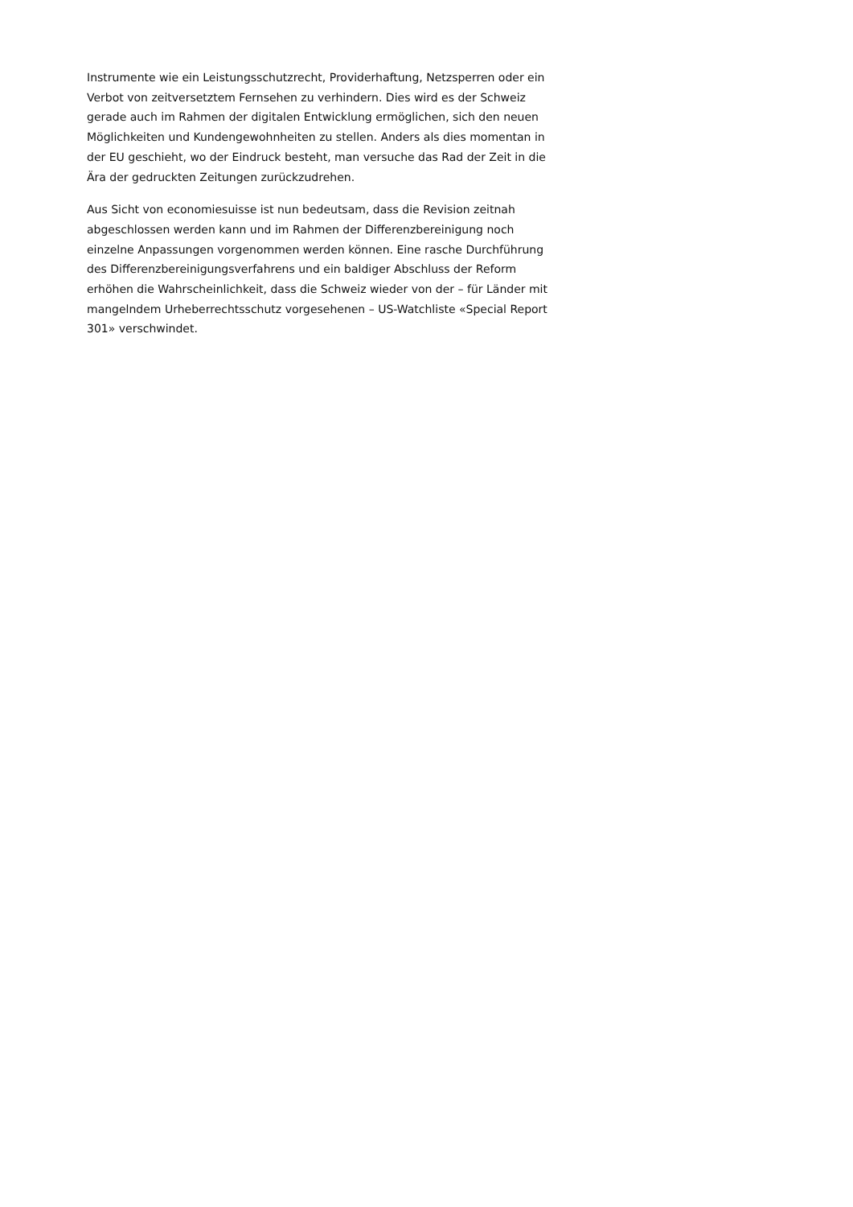Instrumente wie ein Leistungsschutzrecht, Providerhaftung, Netzsperren oder ein Verbot von zeitversetztem Fernsehen zu verhindern. Dies wird es der Schweiz gerade auch im Rahmen der digitalen Entwicklung ermöglichen, sich den neuen Möglichkeiten und Kundengewohnheiten zu stellen. Anders als dies momentan in der EU geschieht, wo der Eindruck besteht, man versuche das Rad der Zeit in die Ära der gedruckten Zeitungen zurückzudrehen.
Aus Sicht von economiesuisse ist nun bedeutsam, dass die Revision zeitnah abgeschlossen werden kann und im Rahmen der Differenzbereinigung noch einzelne Anpassungen vorgenommen werden können. Eine rasche Durchführung des Differenzbereinigungsverfahrens und ein baldiger Abschluss der Reform erhöhen die Wahrscheinlichkeit, dass die Schweiz wieder von der – für Länder mit mangelndem Urheberrechtsschutz vorgesehenen – US-Watchliste «Special Report 301» verschwindet.